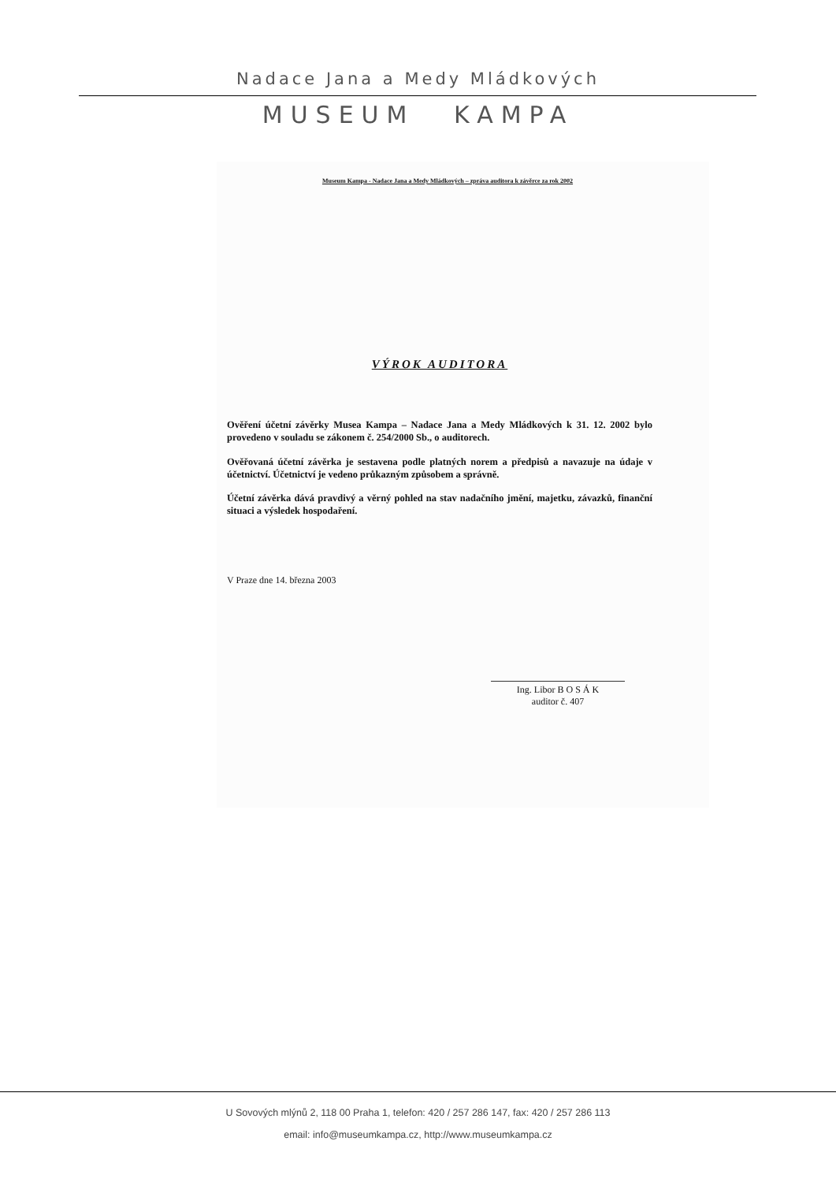Nadace Jana a Medy Mládkových
MUSEUM KAMPA
Museum Kampa - Nadace Jana a Medy Mládkových – zpráva auditora k závěrce za rok 2002
VÝROK AUDITORA
Ověření účetní závěrky Musea Kampa – Nadace Jana a Medy Mládkových k 31. 12. 2002 bylo provedeno v souladu se zákonem č. 254/2000 Sb., o auditorech.
Ověřovaná účetní závěrka je sestavena podle platných norem a předpisů a navazuje na údaje v účetnictví. Účetnictví je vedeno průkazným způsobem a správně.
Účetní závěrka dává pravdivý a věrný pohled na stav nadačního jmění, majetku, závazků, finanční situaci a výsledek hospodaření.
V Praze dne 14. března 2003
Ing. Libor B O S Á K
auditor č. 407
U Sovových mlýnů 2, 118 00 Praha 1, telefon: 420 / 257 286 147, fax: 420 / 257 286 113
email: info@museumkampa.cz, http://www.museumkampa.cz